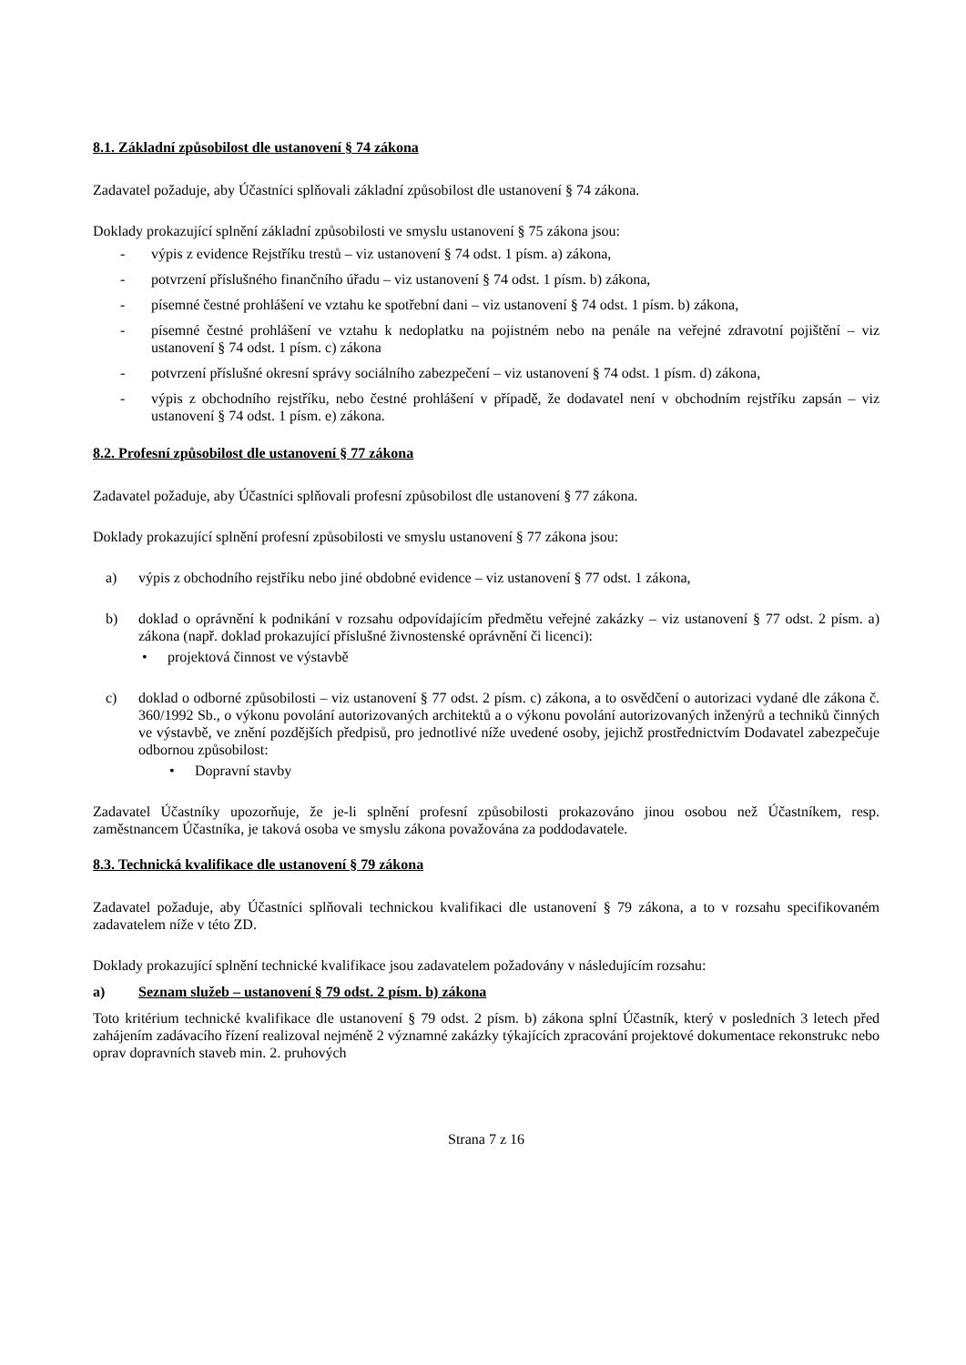8.1. Základní způsobilost dle ustanovení § 74 zákona
Zadavatel požaduje, aby Účastníci splňovali základní způsobilost dle ustanovení § 74 zákona.
Doklady prokazující splnění základní způsobilosti ve smyslu ustanovení § 75 zákona jsou:
- výpis z evidence Rejstříku trestů – viz ustanovení § 74 odst. 1 písm. a) zákona,
- potvrzení příslušného finančního úřadu – viz ustanovení § 74 odst. 1 písm. b) zákona,
- písemné čestné prohlášení ve vztahu ke spotřební dani – viz ustanovení § 74 odst. 1 písm. b) zákona,
- písemné čestné prohlášení ve vztahu k nedoplatku na pojistném nebo na penále na veřejné zdravotní pojištění – viz ustanovení § 74 odst. 1 písm. c) zákona
- potvrzení příslušné okresní správy sociálního zabezpečení – viz ustanovení § 74 odst. 1 písm. d) zákona,
- výpis z obchodního rejstříku, nebo čestné prohlášení v případě, že dodavatel není v obchodním rejstříku zapsán – viz ustanovení § 74 odst. 1 písm. e) zákona.
8.2. Profesní způsobilost dle ustanovení § 77 zákona
Zadavatel požaduje, aby Účastníci splňovali profesní způsobilost dle ustanovení § 77 zákona.
Doklady prokazující splnění profesní způsobilosti ve smyslu ustanovení § 77 zákona jsou:
a) výpis z obchodního rejstříku nebo jiné obdobné evidence – viz ustanovení § 77 odst. 1 zákona,
b) doklad o oprávnění k podnikání v rozsahu odpovídajícím předmětu veřejné zakázky – viz ustanovení § 77 odst. 2 písm. a) zákona (např. doklad prokazující příslušné živnostenské oprávnění či licenci):
• projektová činnost ve výstavbě
c) doklad o odborné způsobilosti – viz ustanovení § 77 odst. 2 písm. c) zákona, a to osvědčení o autorizaci vydané dle zákona č. 360/1992 Sb., o výkonu povolání autorizovaných architektů a o výkonu povolání autorizovaných inženýrů a techniků činných ve výstavbě, ve znění pozdějších předpisů, pro jednotlivé níže uvedené osoby, jejichž prostřednictvím Dodavatel zabezpečuje odbornou způsobilost:
• Dopravní stavby
Zadavatel Účastníky upozorňuje, že je-li splnění profesní způsobilosti prokazováno jinou osobou než Účastníkem, resp. zaměstnancem Účastníka, je taková osoba ve smyslu zákona považována za poddodavatele.
8.3. Technická kvalifikace dle ustanovení § 79 zákona
Zadavatel požaduje, aby Účastníci splňovali technickou kvalifikaci dle ustanovení § 79 zákona, a to v rozsahu specifikovaném zadavatelem níže v této ZD.
Doklady prokazující splnění technické kvalifikace jsou zadavatelem požadovány v následujícím rozsahu:
a) Seznam služeb – ustanovení § 79 odst. 2 písm. b) zákona
Toto kritérium technické kvalifikace dle ustanovení § 79 odst. 2 písm. b) zákona splní Účastník, který v posledních 3 letech před zahájením zadávacího řízení realizoval nejméně 2 významné zakázky týkajících zpracování projektové dokumentace rekonstrukc nebo oprav dopravních staveb min. 2. pruhových
Strana 7 z 16